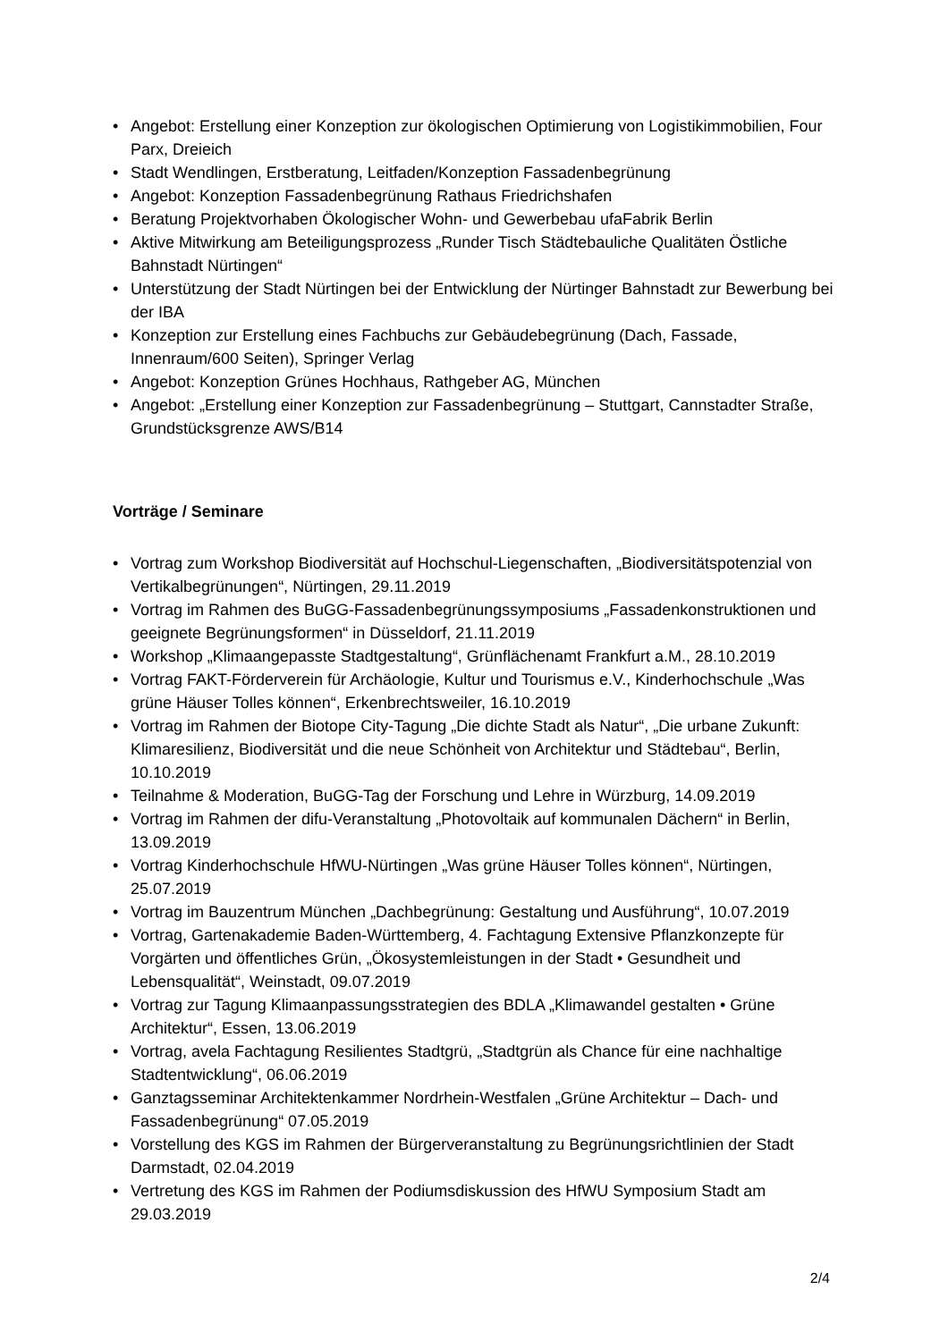• Angebot: Erstellung einer Konzeption zur ökologischen Optimierung von Logistikimmobilien, Four Parx, Dreieich
• Stadt Wendlingen, Erstberatung, Leitfaden/Konzeption Fassadenbegrünung
• Angebot: Konzeption Fassadenbegrünung Rathaus Friedrichshafen
• Beratung Projektvorhaben Ökologischer Wohn- und Gewerbebau ufaFabrik Berlin
• Aktive Mitwirkung am Beteiligungsprozess „Runder Tisch Städtebauliche Qualitäten Östliche Bahnstadt Nürtingen“
• Unterstützung der Stadt Nürtingen bei der Entwicklung der Nürtinger Bahnstadt zur Bewerbung bei der IBA
• Konzeption zur Erstellung eines Fachbuchs zur Gebäudebegrünung (Dach, Fassade, Innenraum/600 Seiten), Springer Verlag
• Angebot: Konzeption Grünes Hochhaus, Rathgeber AG, München
• Angebot: „Erstellung einer Konzeption zur Fassadenbegrünung – Stuttgart, Cannstadter Straße, Grundstücksgrenze AWS/B14
Vorträge / Seminare
• Vortrag zum Workshop Biodiversität auf Hochschul-Liegenschaften, „Biodiversitätspotenzial von Vertikalbegrünungen“, Nürtingen, 29.11.2019
• Vortrag im Rahmen des BuGG-Fassadenbegrünungssymposiums „Fassadenkonstruktionen und geeignete Begrünungsformen“ in Düsseldorf, 21.11.2019
• Workshop „Klimaangepasste Stadtgestaltung“, Grünflächenamt Frankfurt a.M., 28.10.2019
• Vortrag FAKT-Förderverein für Archäologie, Kultur und Tourismus e.V., Kinderhochschule „Was grüne Häuser Tolles können“, Erkenbrechtsweiler, 16.10.2019
• Vortrag im Rahmen der Biotope City-Tagung „Die dichte Stadt als Natur“, „Die urbane Zukunft: Klimaresilienz, Biodiversität und die neue Schönheit von Architektur und Städtebau“, Berlin, 10.10.2019
• Teilnahme & Moderation, BuGG-Tag der Forschung und Lehre in Würzburg, 14.09.2019
• Vortrag im Rahmen der difu-Veranstaltung „Photovoltaik auf kommunalen Dächern“ in Berlin, 13.09.2019
• Vortrag Kinderhochschule HfWU-Nürtingen „Was grüne Häuser Tolles können“, Nürtingen, 25.07.2019
• Vortrag im Bauzentrum München „Dachbegrünung: Gestaltung und Ausführung“, 10.07.2019
• Vortrag, Gartenakademie Baden-Württemberg, 4. Fachtagung Extensive Pflanzkonzepte für Vorgärten und öffentliches Grün, „Ökosystemleistungen in der Stadt • Gesundheit und Lebensqualität“, Weinstadt, 09.07.2019
• Vortrag zur Tagung Klimaanpassungsstrategien des BDLA „Klimawandel gestalten • Grüne Architektur“, Essen, 13.06.2019
• Vortrag, avela Fachtagung Resilientes Stadtgrü, „Stadtgrün als Chance für eine nachhaltige Stadtentwicklung“, 06.06.2019
• Ganztagsseminar Architektenkammer Nordrhein-Westfalen „Grüne Architektur – Dach- und Fassadenbegrünung“ 07.05.2019
• Vorstellung des KGS im Rahmen der Bürgerveranstaltung zu Begrünungsrichtlinien der Stadt Darmstadt, 02.04.2019
• Vertretung des KGS im Rahmen der Podiumsdiskussion des HfWU Symposium Stadt am 29.03.2019
2/4